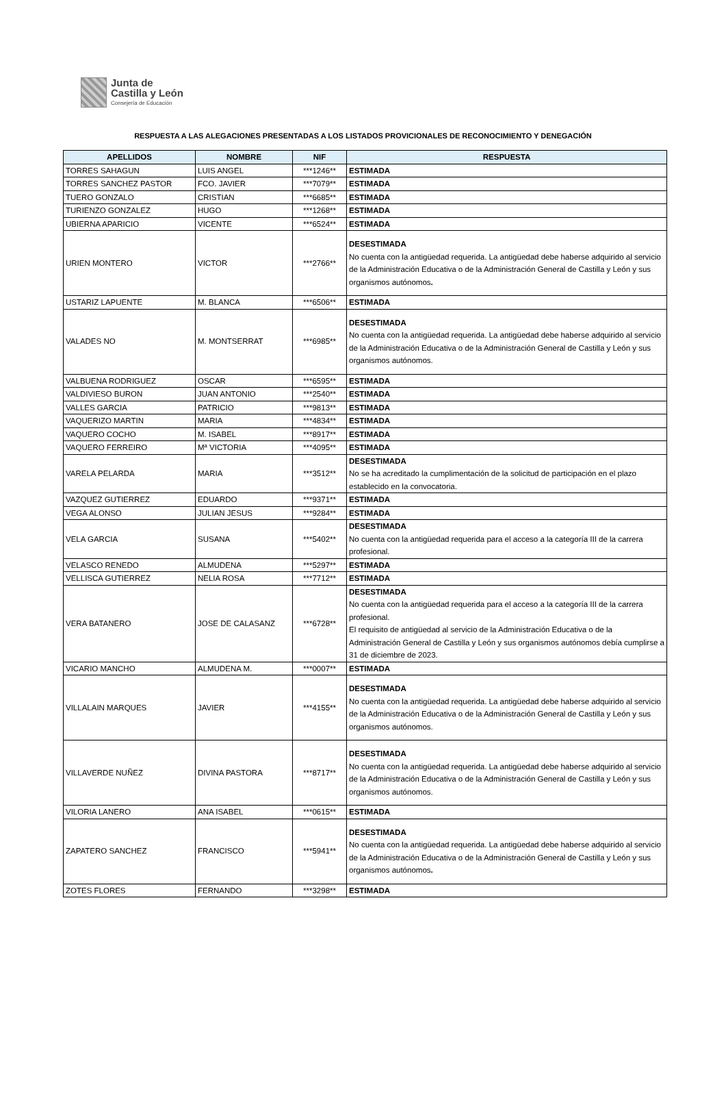Junta de
Castilla y León
Consejería de Educación
RESPUESTA A LAS ALEGACIONES PRESENTADAS A LOS LISTADOS PROVICIONALES DE RECONOCIMIENTO Y DENEGACIÓN
| APELLIDOS | NOMBRE | NIF | RESPUESTA |
| --- | --- | --- | --- |
| TORRES SAHAGUN | LUIS ANGEL | ***1246** | ESTIMADA |
| TORRES SANCHEZ PASTOR | FCO. JAVIER | ***7079** | ESTIMADA |
| TUERO GONZALO | CRISTIAN | ***6685** | ESTIMADA |
| TURIENZO GONZALEZ | HUGO | ***1268** | ESTIMADA |
| UBIERNA APARICIO | VICENTE | ***6524** | ESTIMADA |
| URIEN MONTERO | VICTOR | ***2766** | DESESTIMADA No cuenta con la antigüedad requerida. La antigüedad debe haberse adquirido al servicio de la Administración Educativa o de la Administración General de Castilla y León y sus organismos autónomos . |
| USTARIZ LAPUENTE | M. BLANCA | ***6506** | ESTIMADA |
| VALADES NO | M. MONTSERRAT | ***6985** | DESESTIMADA No cuenta con la antigüedad requerida. La antigüedad debe haberse adquirido al servicio de la Administración Educativa o de la Administración General de Castilla y León y sus organismos autónomos. |
| VALBUENA RODRIGUEZ | OSCAR | ***6595** | ESTIMADA |
| VALDIVIESO BURON | JUAN ANTONIO | ***2540** | ESTIMADA |
| VALLES GARCIA | PATRICIO | ***9813** | ESTIMADA |
| VAQUERIZO MARTIN | MARIA | ***4834** | ESTIMADA |
| VAQUERO COCHO | M. ISABEL | ***8917** | ESTIMADA |
| VAQUERO FERREIRO | Mª VICTORIA | ***4095** | ESTIMADA |
| VARELA PELARDA | MARIA | ***3512** | DESESTIMADA No se ha acreditado la cumplimentación de la solicitud de participación en el plazo establecido en la convocatoria. |
| VAZQUEZ GUTIERREZ | EDUARDO | ***9371** | ESTIMADA |
| VEGA ALONSO | JULIAN JESUS | ***9284** | ESTIMADA |
| VELA GARCIA | SUSANA | ***5402** | DESESTIMADA No cuenta con la antigüedad requerida para el acceso a la categoría III de la carrera profesional. |
| VELASCO RENEDO | ALMUDENA | ***5297** | ESTIMADA |
| VELLISCA GUTIERREZ | NELIA ROSA | ***7712** | ESTIMADA |
| VERA BATANERO | JOSE DE CALASANZ | ***6728** | DESESTIMADA No cuenta con la antigüedad requerida para el acceso a la categoría III de la carrera profesional. El requisito de antigüedad al servicio de la Administración Educativa o de la Administración General de Castilla y León y sus organismos autónomos debía cumplirse a 31 de diciembre de 2023. |
| VICARIO MANCHO | ALMUDENA M. | ***0007** | ESTIMADA |
| VILLALAIN MARQUES | JAVIER | ***4155** | DESESTIMADA No cuenta con la antigüedad requerida. La antigüedad debe haberse adquirido al servicio de la Administración Educativa o de la Administración General de Castilla y León y sus organismos autónomos. |
| VILLAVERDE NUÑEZ | DIVINA PASTORA | ***8717** | DESESTIMADA No cuenta con la antigüedad requerida. La antigüedad debe haberse adquirido al servicio de la Administración Educativa o de la Administración General de Castilla y León y sus organismos autónomos. |
| VILORIA LANERO | ANA ISABEL | ***0615** | ESTIMADA |
| ZAPATERO SANCHEZ | FRANCISCO | ***5941** | DESESTIMADA No cuenta con la antigüedad requerida. La antigüedad debe haberse adquirido al servicio de la Administración Educativa o de la Administración General de Castilla y León y sus organismos autónomos . |
| ZOTES FLORES | FERNANDO | ***3298** | ESTIMADA |